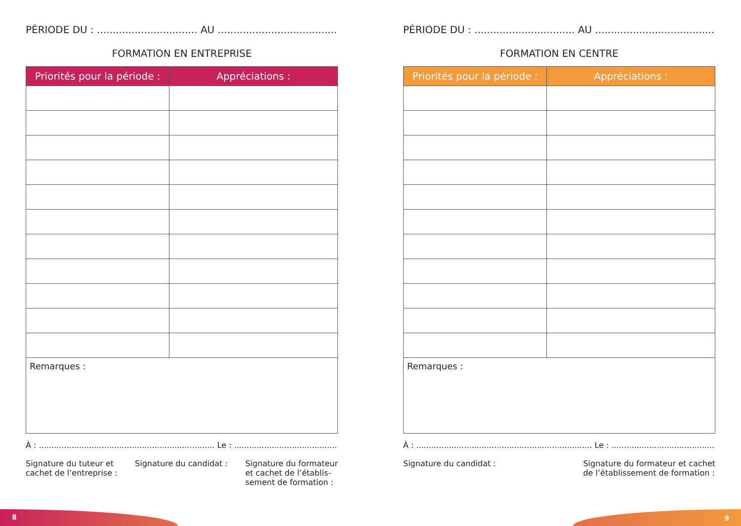PÉRIODE DU : ................................ AU ..............................................
FORMATION EN ENTREPRISE
| Priorités pour la période : | Appréciations : |
| --- | --- |
| Remarques : | |
À : ...................................................................... Le : ...............................................
Signature du tuteur et
cachet de l’entreprise :
Signature du candidat : Signature du formateur
et cachet de l’établis-
sement de formation :
PÉRIODE DU : ................................ AU ..............................................
FORMATION EN CENTRE
| Priorités pour la période : | Appréciations : |
| --- | --- |
| Remarques : | |
À : ...................................................................... Le : ...............................................
Signature du candidat : Signature du formateur et cachet
de l’établissement de formation :
8 9